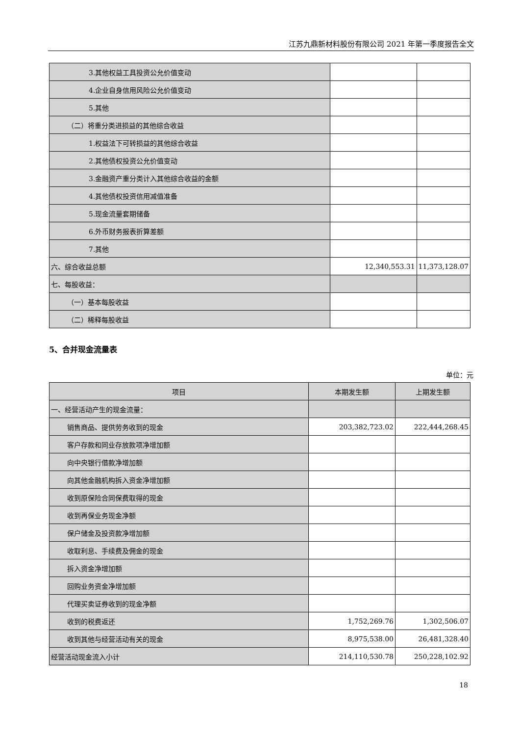江苏九鼎新材料股份有限公司 2021 年第一季度报告全文
| 3.其他权益工具投资公允价值变动 | | |
| 4.企业自身信用风险公允价值变动 | | |
| 5.其他 | | |
| （二）将重分类进损益的其他综合收益 | | |
| 1.权益法下可转损益的其他综合收益 | | |
| 2.其他债权投资公允价值变动 | | |
| 3.金融资产重分类计入其他综合收益的金额 | | |
| 4.其他债权投资信用减值准备 | | |
| 5.现金流量套期储备 | | |
| 6.外币财务报表折算差额 | | |
| 7.其他 | | |
| 六、综合收益总额 | 12,340,553.31 | 11,373,128.07 |
| 七、每股收益： | | |
| （一）基本每股收益 | | |
| （二）稀释每股收益 | | |
5、合并现金流量表
单位：元
| 项目 | 本期发生额 | 上期发生额 |
| --- | --- | --- |
| 一、经营活动产生的现金流量： | | |
| 销售商品、提供劳务收到的现金 | 203,382,723.02 | 222,444,268.45 |
| 客户存款和同业存放款项净增加额 | | |
| 向中央银行借款净增加额 | | |
| 向其他金融机构拆入资金净增加额 | | |
| 收到原保险合同保费取得的现金 | | |
| 收到再保业务现金净额 | | |
| 保户储金及投资款净增加额 | | |
| 收取利息、手续费及佣金的现金 | | |
| 拆入资金净增加额 | | |
| 回购业务资金净增加额 | | |
| 代理买卖证券收到的现金净额 | | |
| 收到的税费返还 | 1,752,269.76 | 1,302,506.07 |
| 收到其他与经营活动有关的现金 | 8,975,538.00 | 26,481,328.40 |
| 经营活动现金流入小计 | 214,110,530.78 | 250,228,102.92 |
18